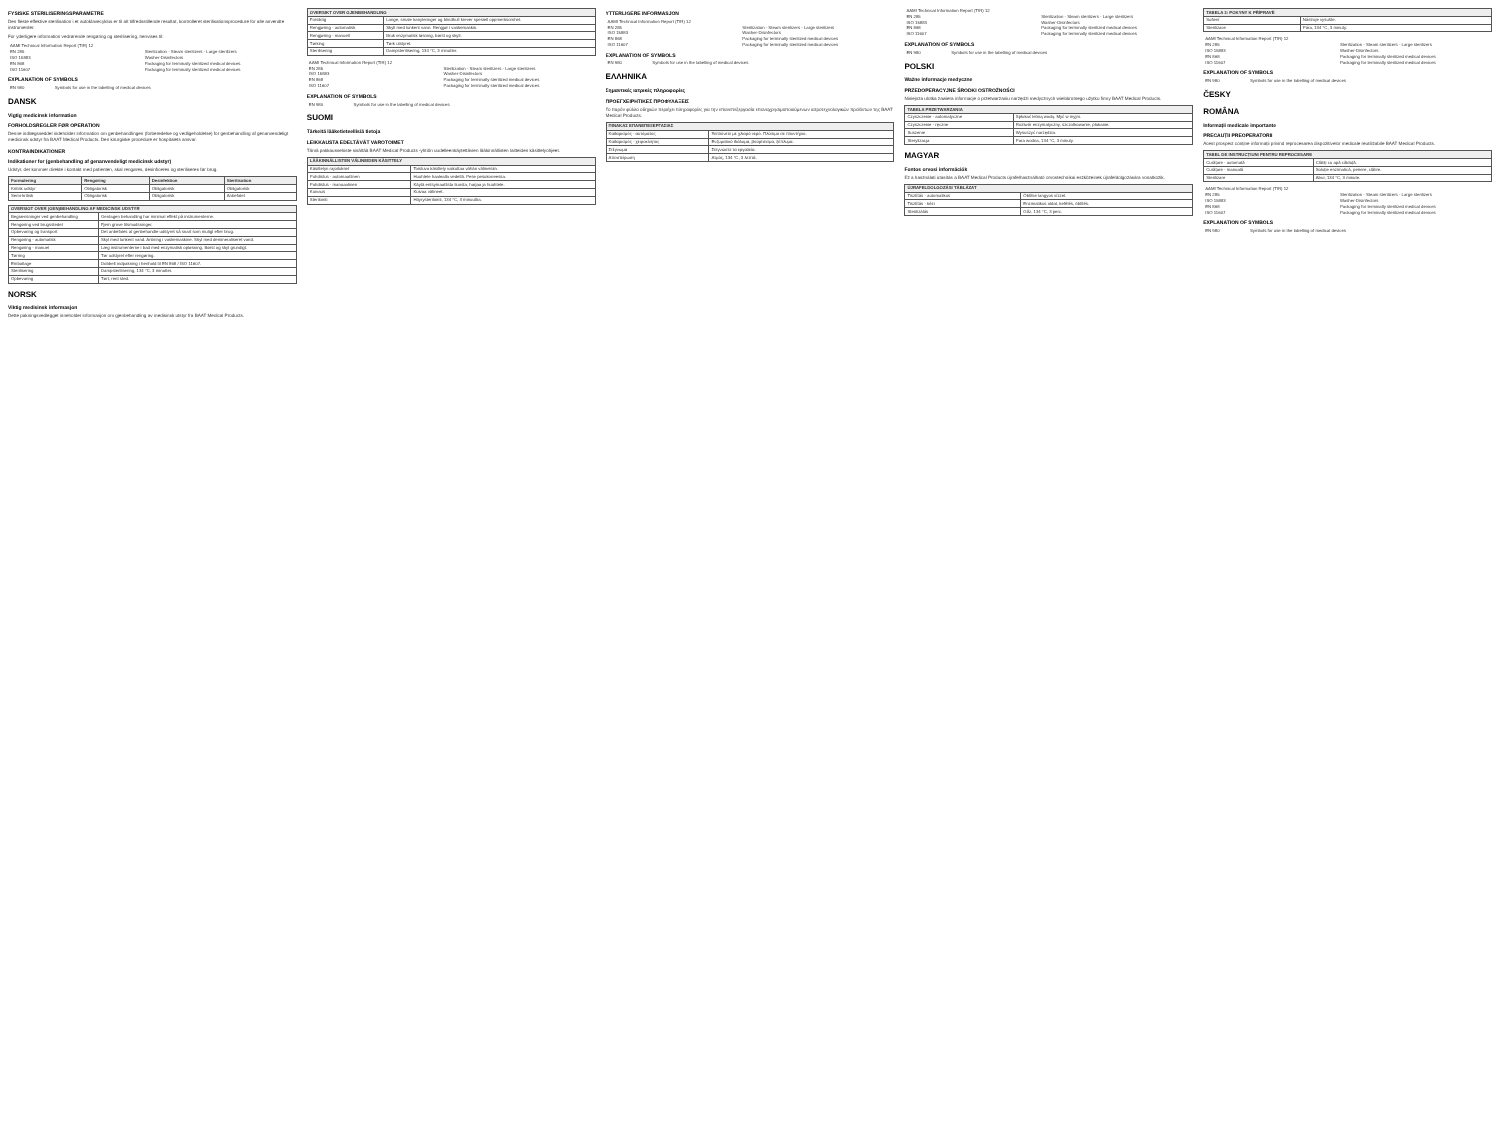FYSISKE STERILISERINGSPARAMETRE
Den fleste effektive sterilisation i et autoklavecyklus er til alt tilfredsstillende resultat, kontrolleret sterilisationsprocedure for alle anvendte instrumenter.
For yderligere information vedrørende rengøring og sterilisering, henvises til:
| AAMI Technical Information Report (TIR) 12 | |
| EN 285 | Sterilization - Steam sterilizers - Large sterilizers |
| ISO 15883 | Washer-Disinfectors |
| EN 868 | Packaging for terminally sterilized medical devices |
| ISO 11607 | Packaging for terminally sterilized medical devices |
EXPLANATION OF SYMBOLS
| EN 980 | Symbols for use in the labelling of medical devices |
DANSK
Vigtig medicinsk information
FORHOLDSREGLER FØR OPERATION
Denne indlægsseddel indeholder information om genbehandlingen (forberedelse og vedligeholdelse) for genbehandling af genanvendeligt medicinsk udstyr fra BAAT Medical Products. Den kirurgiske procedure er hospitalets ansvar.
KONTRAINDIKATIONER
Indikationer for (genbehandling af genanvendeligt medicinsk udstyr)
Udstyr, der kommer direkte i kontakt med patienten, skal rengøres, desinficeres og steriliseres før brug.
| Formulering | Rengøring | Desinfektion | Sterilisation |
| --- | --- | --- | --- |
| Kritisk udstyr | Obligatorisk | Obligatorisk | Obligatorisk |
| Semi-kritisk | Obligatorisk | Obligatorisk | Anbefalet |
| OVERSIGT OVER (GEN)BEHANDLING AF MEDICINSK UDSTYR | |
| --- | --- |
| Begrænsninger ved genbehandling | Gentagen behandling har minimal effekt på instrumenterne. |
| Rengøring ved brugsstedet | Fjern grove tilsmudsninger. |
| Opbevaring og transport | Det anbefales at genbehandle udstyret så snart som muligt efter brug. |
| Rengøring - automatisk | Skyl med lunkent vand. Anbring i vaskemaskine. Skyl med demineraliseret vand. |
| Rengøring - manuel | Læg instrumenterne i bad med enzymatisk opløsning. Børst og skyl grundigt. |
| Tørring | Tør udstyret efter rengøring. |
| Emballage | Dobbelt indpakning i henhold til EN 868 / ISO 11607. |
| Sterilisering | Dampsterilisering, 134 °C, 3 minutter. |
| Opbevaring | Tørt, rent sted. |
NORSK
Viktig medisinsk informasjon
Dette pakningsvedlegget inneholder informasjon om gjenbehandling av medisinsk utstyr fra BAAT Medical Products.
| OVERSIKT OVER GJENBEHANDLING | |
| --- | --- |
| Forsiktig | Lange, smale kanyleringer og blindhull krever spesiell oppmerksomhet. |
| Rengjøring - automatisk | Skyll med lunkent vann. Rengjør i vaskemaskin. |
| Rengjøring - manuell | Bruk enzymatisk løsning, børst og skyll. |
| Tørking | Tørk utstyret. |
| Sterilisering | Dampsterilisering, 134 °C, 3 minutter. |
| AAMI Technical Information Report (TIR) 12 | |
| EN 285 | Sterilization - Steam sterilizers - Large sterilizers |
| ISO 15883 | Washer-Disinfectors |
| EN 868 | Packaging for terminally sterilized medical devices |
| ISO 11607 | Packaging for terminally sterilized medical devices |
EXPLANATION OF SYMBOLS
| EN 980 | Symbols for use in the labelling of medical devices |
SUOMI
Tärkeitä lääketieteellisiä tietoja
LEIKKAUSTA EDELTÄVÄT VAROTOIMET
Tämä pakkausseloste sisältää BAAT Medical Products -yhtiön uudelleenkäytettävien lääkinnällisten laitteiden käsittelyohjeet.
| LÄÄKINNÄLLISTEN VÄLINEIDEN KÄSITTELY | |
| --- | --- |
| Käsittelyn rajoitukset | Toistuva käsittely vaikuttaa vähän välineisiin. |
| Puhdistus - automaattinen | Huuhtele haalealla vedellä. Pese pesukoneessa. |
| Puhdistus - manuaalinen | Käytä entsymaattista liuosta, harjaa ja huuhtele. |
| Kuivaus | Kuivaa välineet. |
| Sterilointi | Höyrysterilointi, 134 °C, 3 minuuttia. |
YTTERLIGERE INFORMASJON
| AAMI Technical Information Report (TIR) 12 | |
| EN 285 | Sterilization - Steam sterilizers - Large sterilizers |
| ISO 15883 | Washer-Disinfectors |
| EN 868 | Packaging for terminally sterilized medical devices |
| ISO 11607 | Packaging for terminally sterilized medical devices |
EXPLANATION OF SYMBOLS
| EN 980 | Symbols for use in the labelling of medical devices |
ΕΛΛΗΝΙΚΑ
Σημαντικές ιατρικές πληροφορίες
ΠΡΟΕΓΧΕΙΡΗΤΙΚΕΣ ΠΡΟΦΥΛΑΞΕΙΣ
Το παρόν φύλλο οδηγιών περιέχει πληροφορίες για την επανεπεξεργασία επαναχρησιμοποιούμενων ιατροτεχνολογικών προϊόντων της BAAT Medical Products.
| ΠΙΝΑΚΑΣ ΕΠΑΝΕΠΕΞΕΡΓΑΣΙΑΣ | |
| --- | --- |
| Καθαρισμός - αυτόματος | Ξεπλύνετε με χλιαρό νερό. Πλύσιμο σε πλυντήριο. |
| Καθαρισμός - χειροκίνητος | Ενζυματικό διάλυμα, βούρτσισμα, ξέπλυμα. |
| Στέγνωμα | Στεγνώστε τα εργαλεία. |
| Αποστείρωση | Ατμός, 134 °C, 3 λεπτά. |
| AAMI Technical Information Report (TIR) 12 | |
| EN 285 | Sterilization - Steam sterilizers - Large sterilizers |
| ISO 15883 | Washer-Disinfectors |
| EN 868 | Packaging for terminally sterilized medical devices |
| ISO 11607 | Packaging for terminally sterilized medical devices |
EXPLANATION OF SYMBOLS
| EN 980 | Symbols for use in the labelling of medical devices |
POLSKI
Ważne informacje medyczne
PRZEDOPERACYJNE ŚRODKI OSTROŻNOŚCI
Niniejsza ulotka zawiera informacje o przetwarzaniu narzędzi medycznych wielokrotnego użytku firmy BAAT Medical Products.
| TABELA PRZETWARZANIA | |
| --- | --- |
| Czyszczenie - automatyczne | Spłukać letnią wodą. Myć w myjni. |
| Czyszczenie - ręczne | Roztwór enzymatyczny, szczotkowanie, płukanie. |
| Suszenie | Wysuszyć narzędzia. |
| Sterylizacja | Para wodna, 134 °C, 3 minuty. |
MAGYAR
Fontos orvosi információk
Ez a használati utasítás a BAAT Medical Products újrafelhasználható orvostechnikai eszközeinek újrafeldolgozására vonatkozik.
| ÚJRAFELDOLGOZÁSI TÁBLÁZAT | |
| --- | --- |
| Tisztítás - automatikus | Öblítse langyos vízzel. |
| Tisztítás - kézi | Enzimatikus oldat, kefélés, öblítés. |
| Sterilizálás | Gőz, 134 °C, 3 perc. |
| TABELA 3: POKYNY K PŘÍPRAVĚ | |
| --- | --- |
| Sušení | Nástroje vysušte. |
| Sterilizace | Pára, 134 °C, 3 minuty. |
| AAMI Technical Information Report (TIR) 12 | |
| EN 285 | Sterilization - Steam sterilizers - Large sterilizers |
| ISO 15883 | Washer-Disinfectors |
| EN 868 | Packaging for terminally sterilized medical devices |
| ISO 11607 | Packaging for terminally sterilized medical devices |
EXPLANATION OF SYMBOLS
| EN 980 | Symbols for use in the labelling of medical devices |
ČESKY
ROMÂNA
Informații medicale importante
PRECAUȚII PREOPERATORII
Acest prospect conține informații privind reprocesarea dispozitivelor medicale reutilizabile BAAT Medical Products.
| TABEL DE INSTRUCȚIUNI PENTRU REPROCESARE | |
| --- | --- |
| Curățare - automată | Clătiți cu apă călduță. |
| Curățare - manuală | Soluție enzimatică, periere, clătire. |
| Sterilizare | Abur, 134 °C, 3 minute. |
| AAMI Technical Information Report (TIR) 12 | |
| EN 285 | Sterilization - Steam sterilizers - Large sterilizers |
| ISO 15883 | Washer-Disinfectors |
| EN 868 | Packaging for terminally sterilized medical devices |
| ISO 11607 | Packaging for terminally sterilized medical devices |
EXPLANATION OF SYMBOLS
| EN 980 | Symbols for use in the labelling of medical devices |